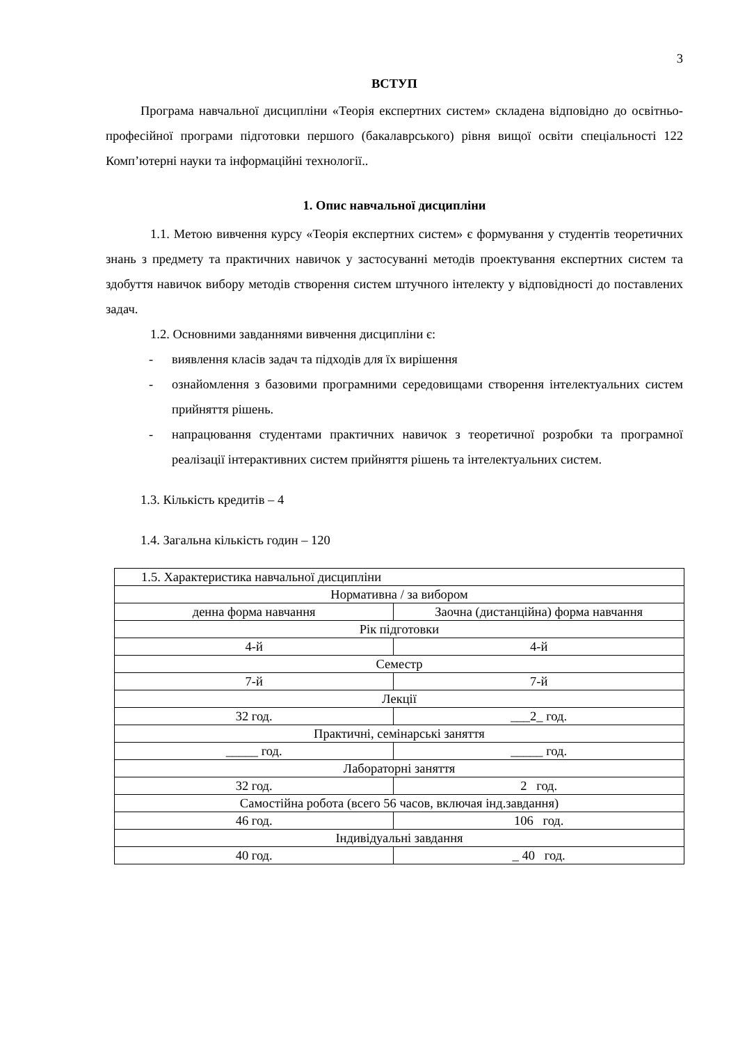3
ВСТУП
Програма навчальної дисципліни «Теорія експертних систем» складена відповідно до освітньо-професійної програми підготовки першого (бакалаврського) рівня вищої освіти спеціальності 122 Комп’ютерні науки та інформаційні технології..
1. Опис навчальної дисципліни
1.1. Метою вивчення курсу «Теорія експертних систем» є формування у студентів теоретичних знань з предмету та практичних навичок у застосуванні методів проектування експертних систем та здобуття навичок вибору методів створення систем штучного інтелекту у відповідності до поставлених задач.
1.2. Основними завданнями вивчення дисципліни є:
- виявлення класів задач та підходів для їх вирішення
- ознайомлення з базовими програмними середовищами створення інтелектуальних систем прийняття рішень.
- напрацювання студентами практичних навичок з теоретичної розробки та програмної реалізації інтерактивних систем прийняття рішень та інтелектуальних систем.
1.3. Кількість кредитів – 4
1.4. Загальна кількість годин – 120
| 1.5. Характеристика навчальної дисципліни | |
| Нормативна / за вибором | |
| денна форма навчання | Заочна (дистанційна) форма навчання |
| Рік підготовки | |
| 4-й | 4-й |
| Семестр | |
| 7-й | 7-й |
| Лекції | |
| 32 год. | ___2_ год. |
| Практичні, семінарські заняття | |
| _____ год. | _____ год. |
| Лабораторні заняття | |
| 32 год. | 2 год. |
| Самостійна робота (всего 56 часов, включая інд.завдання) | |
| 46 год. | 106 год. |
| Індивідуальні завдання | |
| 40 год. | _ 40 год. |